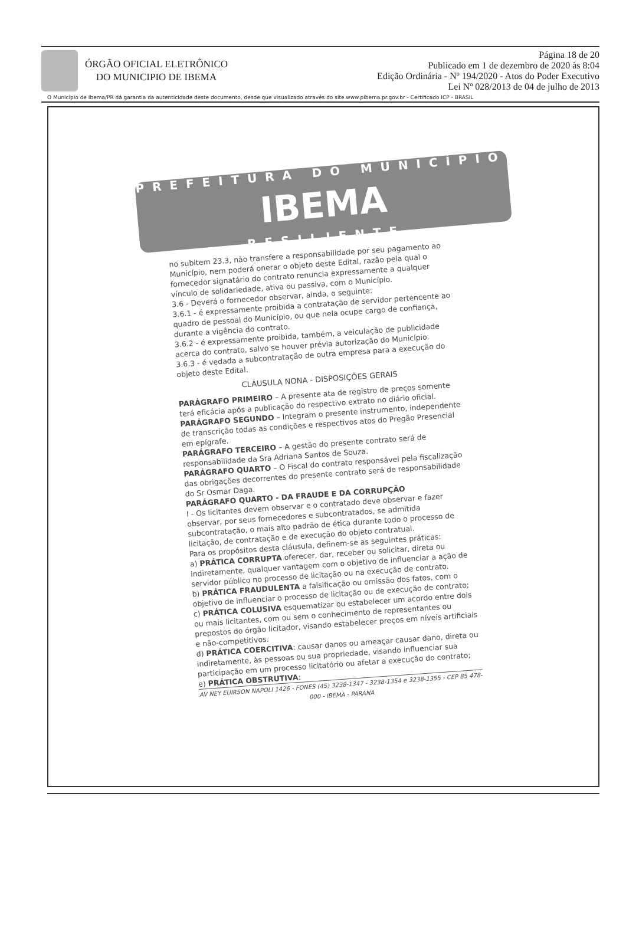ÓRGÃO OFICIAL ELETRÔNICO
DO MUNICIPIO DE IBEMA
Página 18 de 20
Publicado em 1 de dezembro de 2020 às 8:04
Edição Ordinária - Nº 194/2020 - Atos do Poder Executivo
Lei Nº 028/2013 de 04 de julho de 2013
O Município de Ibema/PR dá garantia da autenticidade deste documento, desde que visualizado através do site www.pibema.pr.gov.br - Certificado ICP - BRASIL
PREFEITURA DO MUNICÍPIO
IBEMA
RESILIENTE
no subitem 23.3, não transfere a responsabilidade por seu pagamento ao Município, nem poderá onerar o objeto deste Edital, razão pela qual o fornecedor signatário do contrato renuncia expressamente a qualquer vínculo de solidariedade, ativa ou passiva, com o Município.
3.6 - Deverá o fornecedor observar, ainda, o seguinte:
3.6.1 - é expressamente proibida a contratação de servidor pertencente ao quadro de pessoal do Município, ou que nela ocupe cargo de confiança, durante a vigência do contrato.
3.6.2 - é expressamente proibida, também, a veiculação de publicidade acerca do contrato, salvo se houver prévia autorização do Município.
3.6.3 - é vedada a subcontratação de outra empresa para a execução do objeto deste Edital.
CLÁUSULA NONA - DISPOSIÇÕES GERAIS
PARÁGRAFO PRIMEIRO – A presente ata de registro de preços somente terá eficácia após a publicação do respectivo extrato no diário oficial.
PARÁGRAFO SEGUNDO – Integram o presente instrumento, independente de transcrição todas as condições e respectivos atos do Pregão Presencial em epígrafe.
PARÁGRAFO TERCEIRO – A gestão do presente contrato será de responsabilidade da Sra Adriana Santos de Souza.
PARÁGRAFO QUARTO – O Fiscal do contrato responsável pela fiscalização das obrigações decorrentes do presente contrato será de responsabilidade do Sr Osmar Daga.
PARÁGRAFO QUARTO - DA FRAUDE E DA CORRUPÇÃO
I - Os licitantes devem observar e o contratado deve observar e fazer observar, por seus fornecedores e subcontratados, se admitida subcontratação, o mais alto padrão de ética durante todo o processo de licitação, de contratação e de execução do objeto contratual.
Para os propósitos desta cláusula, definem-se as seguintes práticas:
a) PRÁTICA CORRUPTA oferecer, dar, receber ou solicitar, direta ou indiretamente, qualquer vantagem com o objetivo de influenciar a ação de servidor público no processo de licitação ou na execução de contrato.
b) PRÁTICA FRAUDULENTA a falsificação ou omissão dos fatos, com o objetivo de influenciar o processo de licitação ou de execução de contrato;
c) PRÁTICA COLUSIVA esquematizar ou estabelecer um acordo entre dois ou mais licitantes, com ou sem o conhecimento de representantes ou prepostos do órgão licitador, visando estabelecer preços em níveis artificiais e não-competitivos.
d) PRÁTICA COERCITIVA: causar danos ou ameaçar causar dano, direta ou indiretamente, às pessoas ou sua propriedade, visando influenciar sua participação em um processo licitatório ou afetar a execução do contrato;
e) PRÁTICA OBSTRUTIVA:
AV NEY EUIRSON NAPOLI 1426 - FONES (45) 3238-1347 - 3238-1354 e 3238-1355 - CEP 85 478-000 - IBEMA - PARANA